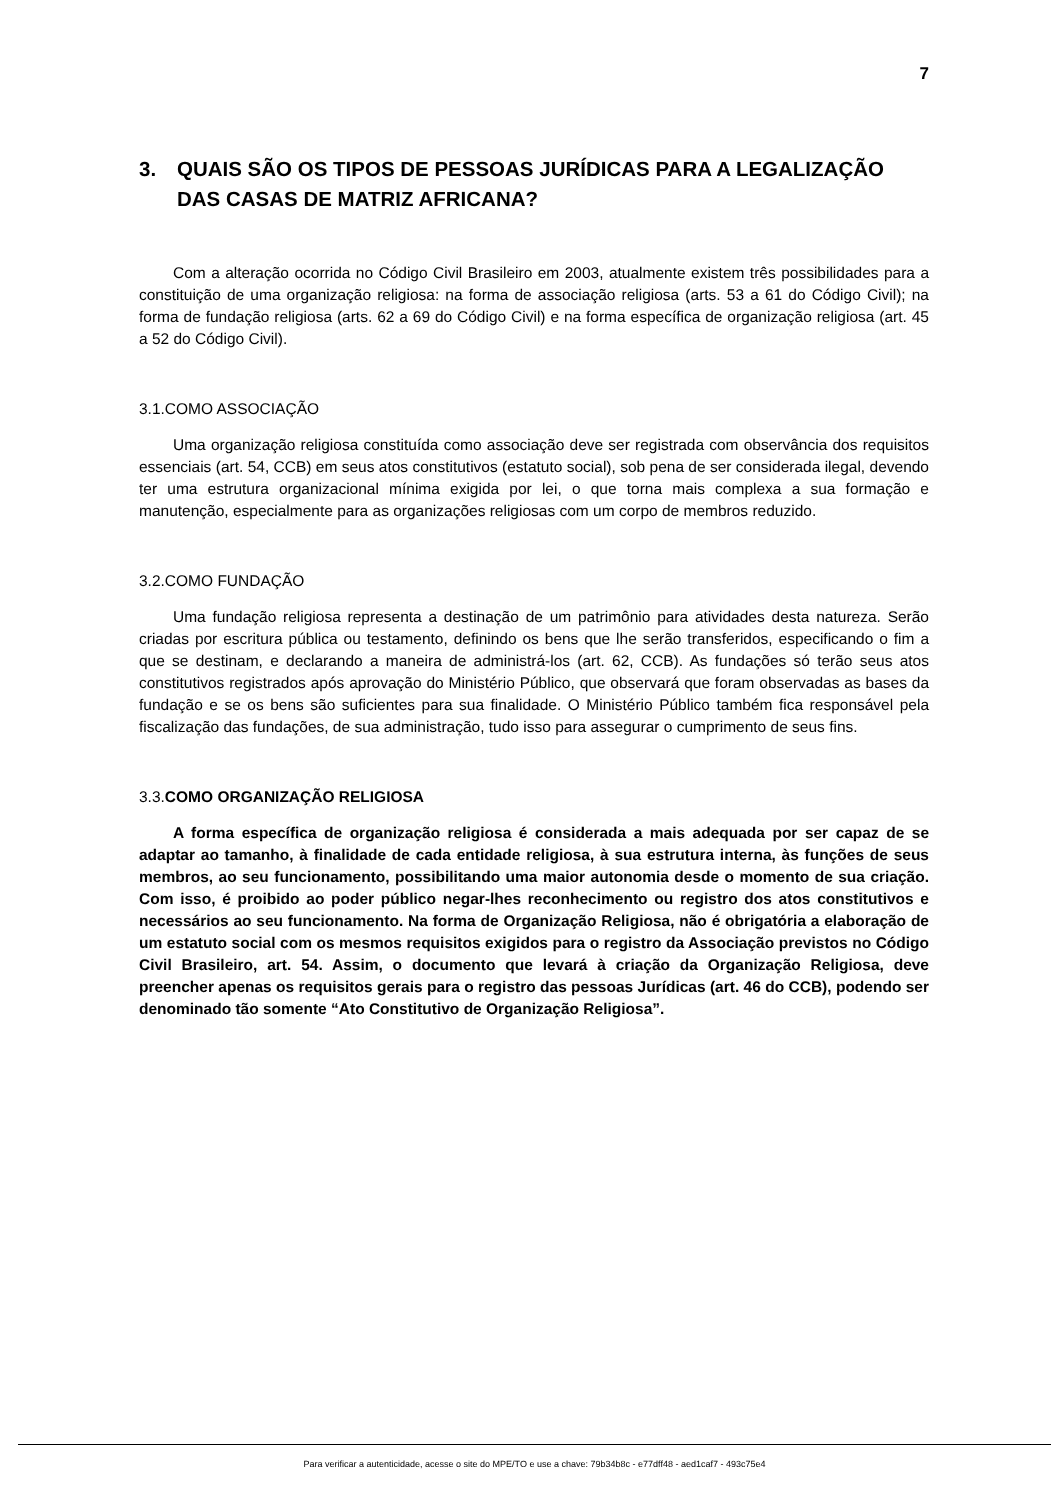7
3. QUAIS SÃO OS TIPOS DE PESSOAS JURÍDICAS PARA A LEGALIZAÇÃO DAS CASAS DE MATRIZ AFRICANA?
Com a alteração ocorrida no Código Civil Brasileiro em 2003, atualmente existem três possibilidades para a constituição de uma organização religiosa: na forma de associação religiosa (arts. 53 a 61 do Código Civil); na forma de fundação religiosa (arts. 62 a 69 do Código Civil) e na forma específica de organização religiosa (art. 45 a 52 do Código Civil).
3.1.COMO ASSOCIAÇÃO
Uma organização religiosa constituída como associação deve ser registrada com observância dos requisitos essenciais (art. 54, CCB) em seus atos constitutivos (estatuto social), sob pena de ser considerada ilegal, devendo ter uma estrutura organizacional mínima exigida por lei, o que torna mais complexa a sua formação e manutenção, especialmente para as organizações religiosas com um corpo de membros reduzido.
3.2.COMO FUNDAÇÃO
Uma fundação religiosa representa a destinação de um patrimônio para atividades desta natureza. Serão criadas por escritura pública ou testamento, definindo os bens que lhe serão transferidos, especificando o fim a que se destinam, e declarando a maneira de administrá-los (art. 62, CCB). As fundações só terão seus atos constitutivos registrados após aprovação do Ministério Público, que observará que foram observadas as bases da fundação e se os bens são suficientes para sua finalidade. O Ministério Público também fica responsável pela fiscalização das fundações, de sua administração, tudo isso para assegurar o cumprimento de seus fins.
3.3.COMO ORGANIZAÇÃO RELIGIOSA
A forma específica de organização religiosa é considerada a mais adequada por ser capaz de se adaptar ao tamanho, à finalidade de cada entidade religiosa, à sua estrutura interna, às funções de seus membros, ao seu funcionamento, possibilitando uma maior autonomia desde o momento de sua criação. Com isso, é proibido ao poder público negar-lhes reconhecimento ou registro dos atos constitutivos e necessários ao seu funcionamento. Na forma de Organização Religiosa, não é obrigatória a elaboração de um estatuto social com os mesmos requisitos exigidos para o registro da Associação previstos no Código Civil Brasileiro, art. 54. Assim, o documento que levará à criação da Organização Religiosa, deve preencher apenas os requisitos gerais para o registro das pessoas Jurídicas (art. 46 do CCB), podendo ser denominado tão somente “Ato Constitutivo de Organização Religiosa”.
Para verificar a autenticidade, acesse o site do MPE/TO e use a chave: 79b34b8c - e77dff48 - aed1caf7 - 493c75e4